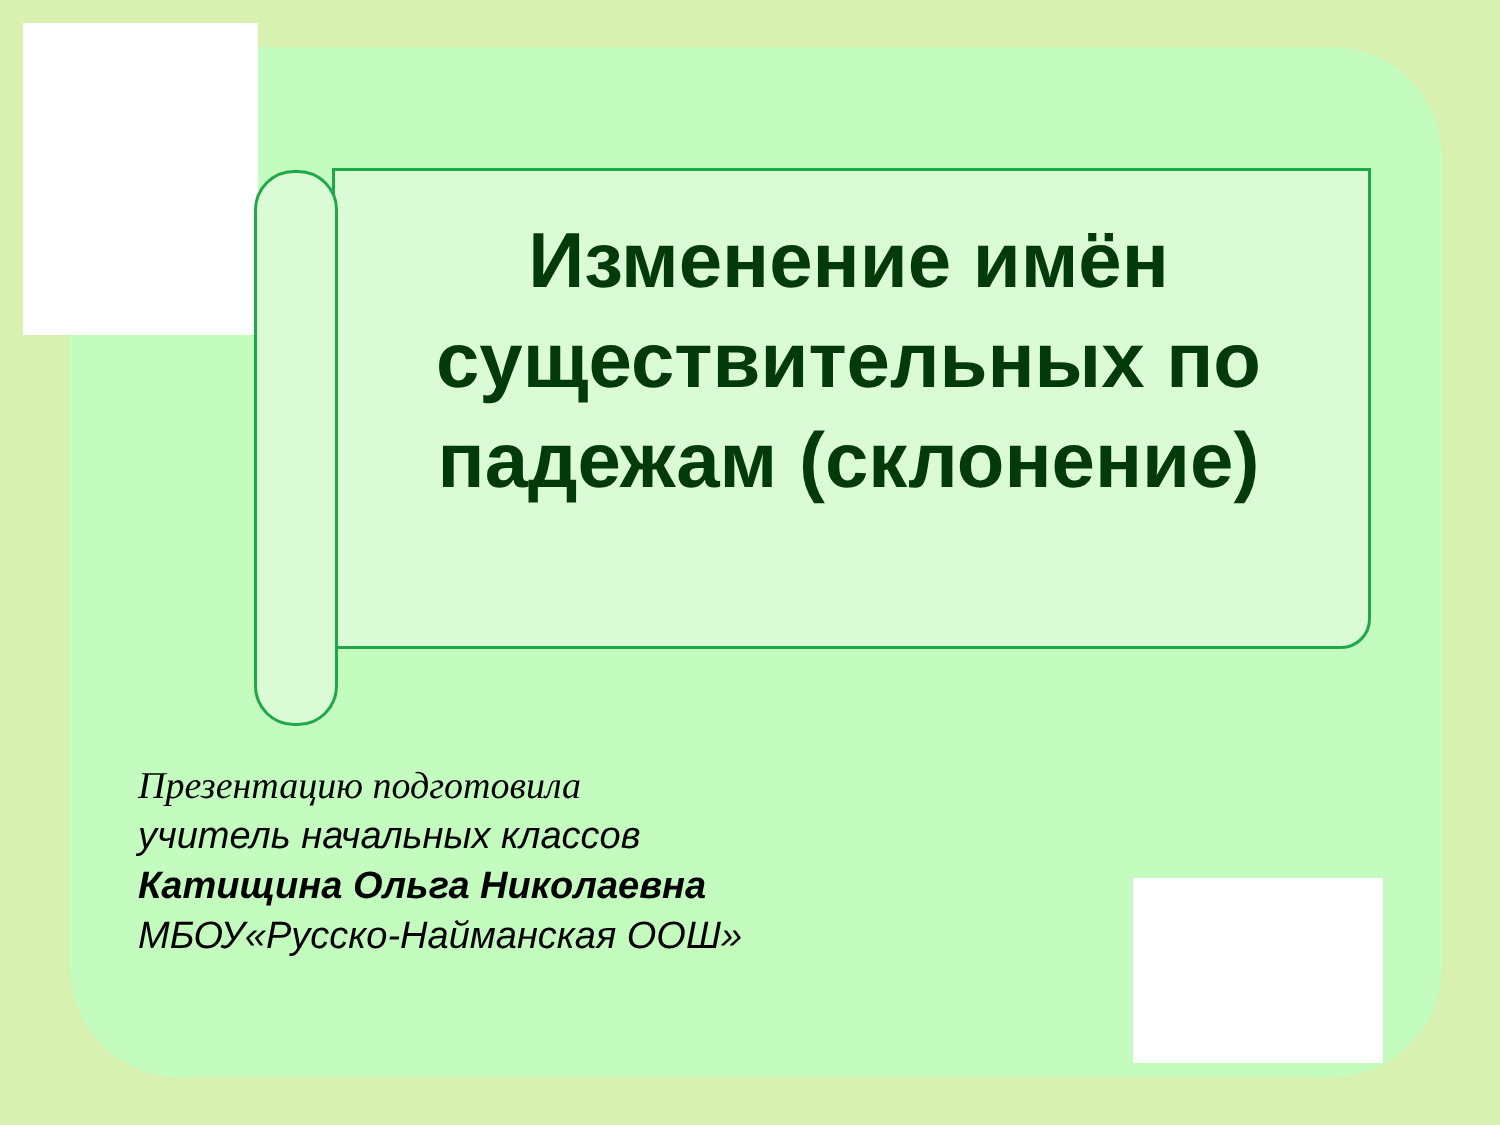Изменение имён существительных по падежам (склонение)
Презентацию подготовила
учитель начальных классов
Катищина Ольга Николаевна
МБОУ«Русско-Найманская ООШ»